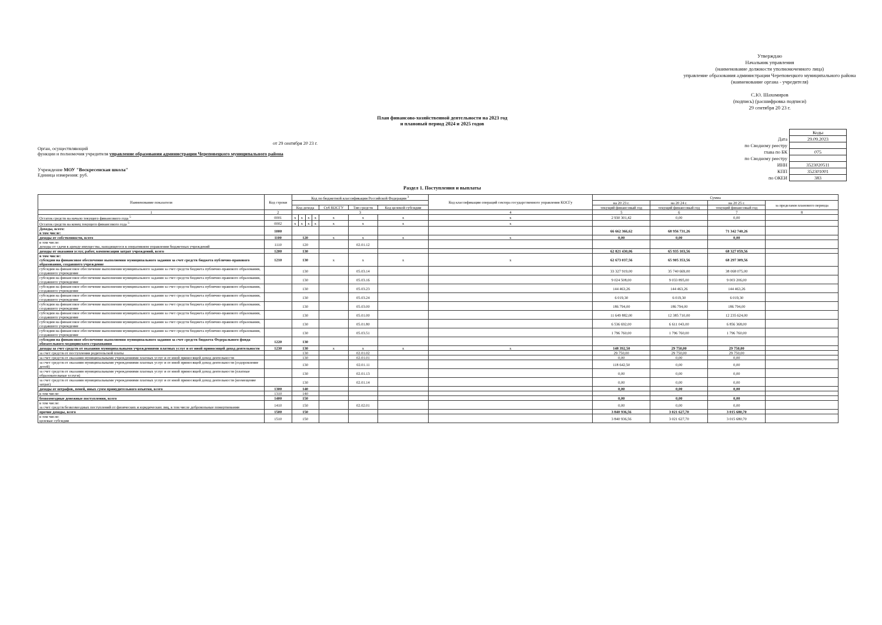Утверждаю
Начальник управления
(наименование должности уполномоченного лица)
управление образования администрации Череповецкого муниципального района
(наименование органа - учредителя)
С.Ю. Шахомиров
(подпись) (расшифровка подписи)
29 сентября 20 23 г.
План финансово-хозяйственной деятельности на 2023 год
и плановый период 2024 и 2025 годов
от 29 сентября 20 23 г.
Орган, осуществляющий
функции и полномочия учредителя управление образования администрации Череповецкого муниципального района
Учреждение МОУ "Воскресенская школа"
Единица измерения: руб.
| | Коды |
| Дата | 29.09.2023 |
| по Сводному реестру | |
| глава по БК | 075 |
| по Сводному реестру | |
| ИНН | 3523020511 |
| КПП | 352301001 |
| по ОКЕИ | 383 |
Раздел 1. Поступления и выплаты
| Наименование показателя | Код строки | Код по бюджетной классификации Российской Федерации <sup>3</sup> | | | | | | | Код классификации операций сектора государственного управления КОСГу | Сумма | | | |
| --- | --- | --- | --- | --- | --- | --- | --- | --- | --- | --- | --- | --- | --- |
| | | | | | | | | | | на 20 23 г. | на 20 24 г. | на 20 25 г. | за пределами планового периода |
| | | Код дохода | | | | Суб КОСГУ | Тип средств | Код целевой субсидии | | текущий финансовый год | текущий финансовый год | текущий финансовый год | |
| 1 | 2 | 3 | | | | | | | 4 | 5 | 6 | 7 | 8 |
| Остаток средств на начало текущего финансового года <sup>5</sup> | 0001 | x | x | x | x | x | x | x | x | 2 930 301,42 | 0,00 | 0,00 | |
| Остаток средств на конец текущего финансового года <sup>5</sup> | 0002 | x | x | x | x | x | x | x | x | | | | |
| Доходы, всего: в том числе: | 1000 | | | | | | | | | 66 662 366,62 | 68 956 731,26 | 71 342 740,26 | |
| доходы от собственности, всего | 1100 | 120 | | | | x | x | x | x | 0,00 | 0,00 | 0,00 | |
| в том числе: доходы от сдачи в аренду имущества, находящегося в оперативном управлении бюджетных учреждений | 1110 | 120 | | | | | 02.01.12 | | | | | | |
| доходы от оказания услуг, работ, компенсации затрат учреждений, всего | 1200 | 130 | | | | | | | | 62 821 430,06 | 65 935 103,56 | 68 327 059,56 | |
| в том числе: субсидии на финансовое обеспечение выполнения муниципального задания за счет средств бюджета публично-правового образования, создавшего учреждение | 1210 | 130 | | | | x | x | x | x | 62 673 037,56 | 65 905 353,56 | 68 297 309,56 | |
| субсидии на финансовое обеспечение выполнения муниципального задания за счет средств бюджета публично-правового образования, создавшего учреждение | | 130 | | | | | 05.03.14 | | | 33 327 919,00 | 35 740 669,00 | 38 068 075,00 | |
| субсидии на финансовое обеспечение выполнения муниципального задания за счет средств бюджета публично-правового образования, создавшего учреждение | | 130 | | | | | 05.03.16 | | | 9 024 508,00 | 9 033 895,00 | 9 003 206,00 | |
| субсидии на финансовое обеспечение выполнения муниципального задания за счет средств бюджета публично-правового образования, создавшего учреждение | | 130 | | | | | 05.03.23 | | | 144 463,26 | 144 463,26 | 144 463,26 | |
| субсидии на финансовое обеспечение выполнения муниципального задания за счет средств бюджета публично-правового образования, создавшего учреждение | | 130 | | | | | 05.03.24 | | | 6 019,30 | 6 019,30 | 6 019,30 | |
| субсидии на финансовое обеспечение выполнения муниципального задания за счет средств бюджета публично-правового образования, создавшего учреждение | | 130 | | | | | 05.03.00 | | | 186 794,00 | 186 794,00 | 186 794,00 | |
| субсидии на финансовое обеспечение выполнения муниципального задания за счет средств бюджета публично-правового образования, создавшего учреждение | | 130 | | | | | 05.01.00 | | | 11 649 882,00 | 12 385 710,00 | 12 235 624,00 | |
| субсидии на финансовое обеспечение выполнения муниципального задания за счет средств бюджета публично-правового образования, создавшего учреждение | | 130 | | | | | 05.01.80 | | | 6 536 692,00 | 6 611 043,00 | 6 856 368,00 | |
| субсидии на финансовое обеспечение выполнения муниципального задания за счет средств бюджета публично-правового образования, создавшего учреждение | | 130 | | | | | 05.03.51 | | | 1 796 760,00 | 1 796 760,00 | 1 796 760,00 | |
| субсидии на финансовое обеспечение выполнения муниципального задания за счет средств бюджета Федерального фонда обязательного медицинского страхования | 1220 | 130 | | | | | | | | | | | |
| доходы за счет средств от оказания муниципальными учреждениями платных услуг и от иной приносящей доход деятельности | 1230 | 130 | | | | x | x | x | x | 148 392,50 | 29 750,00 | 29 750,00 | |
| за счет средств от поступления родительской платы | | 130 | | | | | 02.01.02 | | | 29 750,00 | 29 750,00 | 29 750,00 | |
| за счет средств от оказания муниципальными учреждениями платных услуг и от иной приносящей доход деятельности | | 130 | | | | | 02.01.01 | | | 0,00 | 0,00 | 0,00 | |
| за счет средств от оказания муниципальными учреждениями платных услуг и от иной приносящей доход деятельности (оздоровление детей) | | 130 | | | | | 02.01.11 | | | 118 642,50 | 0,00 | 0,00 | |
| за счет средств от оказания муниципальными учреждениями платных услуг и от иной приносящей доход деятельности (платные образовательные услуги) | | 130 | | | | | 02.01.13 | | | 0,00 | 0,00 | 0,00 | |
| за счет средств от оказания муниципальными учреждениями платных услуг и от иной приносящей доход деятельности (возмещение затрат) | | 130 | | | | | 02.01.14 | | | 0,00 | 0,00 | 0,00 | |
| доходы от штрафов, пеней, иных сумм принудительного изъятия, всего | 1300 | 140 | | | | | | | | 0,00 | 0,00 | 0,00 | |
| в том числе: | 1310 | 140 | | | | | | | | | | | |
| безвозмездные денежные поступления, всего | 1400 | 150 | | | | | | | | 0,00 | 0,00 | 0,00 | |
| в том числе: за счет средств безвозмездных поступлений от физических и юридических лиц, в том числе добровольные пожертвования | 1410 | 150 | | | | | 02.02.01 | | | 0,00 | 0,00 | 0,00 | |
| прочие доходы, всего | 1500 | 150 | | | | | | | | 3 840 936,56 | 3 021 627,70 | 3 015 680,70 | |
| в том числе: целевые субсидии | 1510 | 150 | | | | | | | | 3 840 936,56 | 3 021 627,70 | 3 015 680,70 | |